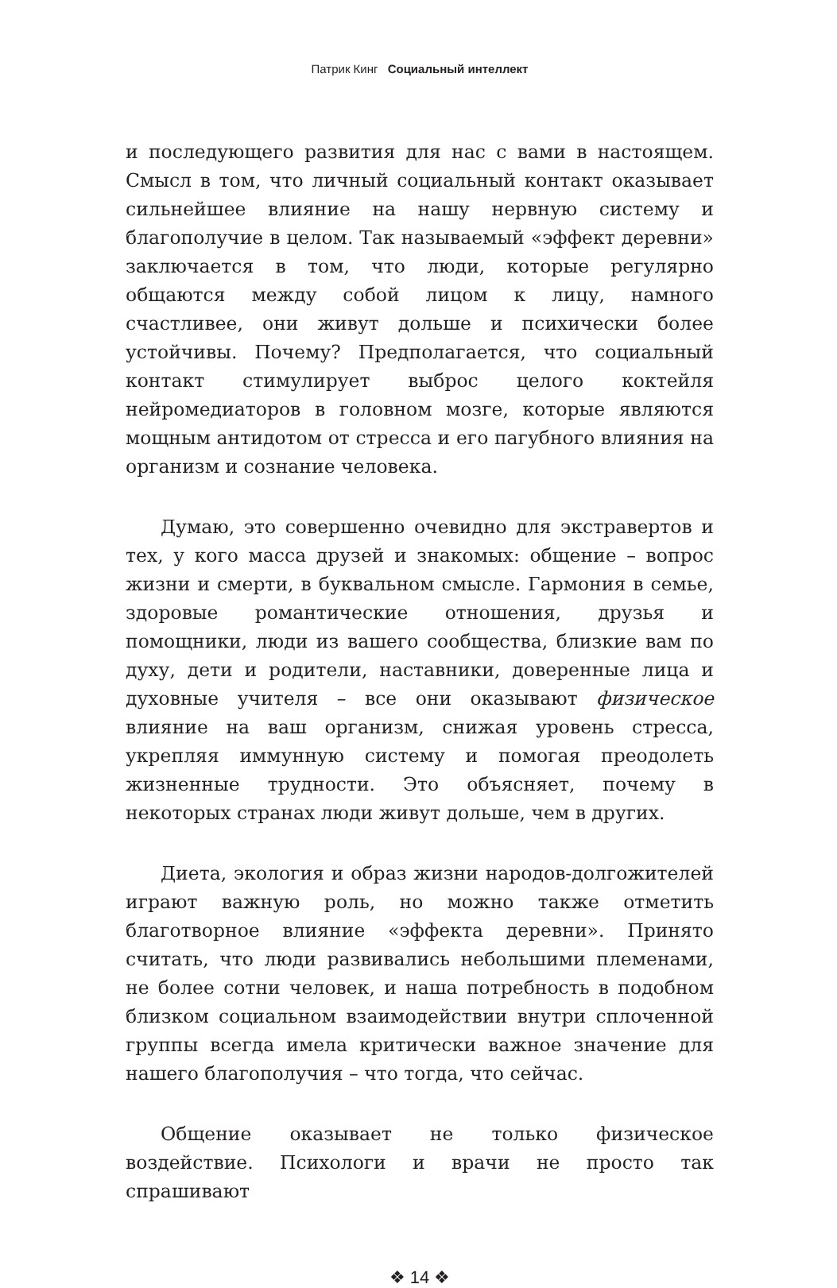Патрик Кинг Социальный интеллект
и последующего развития для нас с вами в настоящем. Смысл в том, что личный социальный контакт оказывает сильнейшее влияние на нашу нервную систему и благополучие в целом. Так называемый «эффект деревни» заключается в том, что люди, которые регулярно общаются между собой лицом к лицу, намного счастливее, они живут дольше и психически более устойчивы. Почему? Предполагается, что социальный контакт стимулирует выброс целого коктейля нейромедиаторов в головном мозге, которые являются мощным антидотом от стресса и его пагубного влияния на организм и сознание человека.
Думаю, это совершенно очевидно для экстравертов и тех, у кого масса друзей и знакомых: общение – вопрос жизни и смерти, в буквальном смысле. Гармония в семье, здоровые романтические отношения, друзья и помощники, люди из вашего сообщества, близкие вам по духу, дети и родители, наставники, доверенные лица и духовные учителя – все они оказывают физическое влияние на ваш организм, снижая уровень стресса, укрепляя иммунную систему и помогая преодолеть жизненные трудности. Это объясняет, почему в некоторых странах люди живут дольше, чем в других.
Диета, экология и образ жизни народов-долгожителей играют важную роль, но можно также отметить благотворное влияние «эффекта деревни». Принято считать, что люди развивались небольшими племенами, не более сотни человек, и наша потребность в подобном близком социальном взаимодействии внутри сплоченной группы всегда имела критически важное значение для нашего благополучия – что тогда, что сейчас.
Общение оказывает не только физическое воздействие. Психологи и врачи не просто так спрашивают
❖ 14 ❖